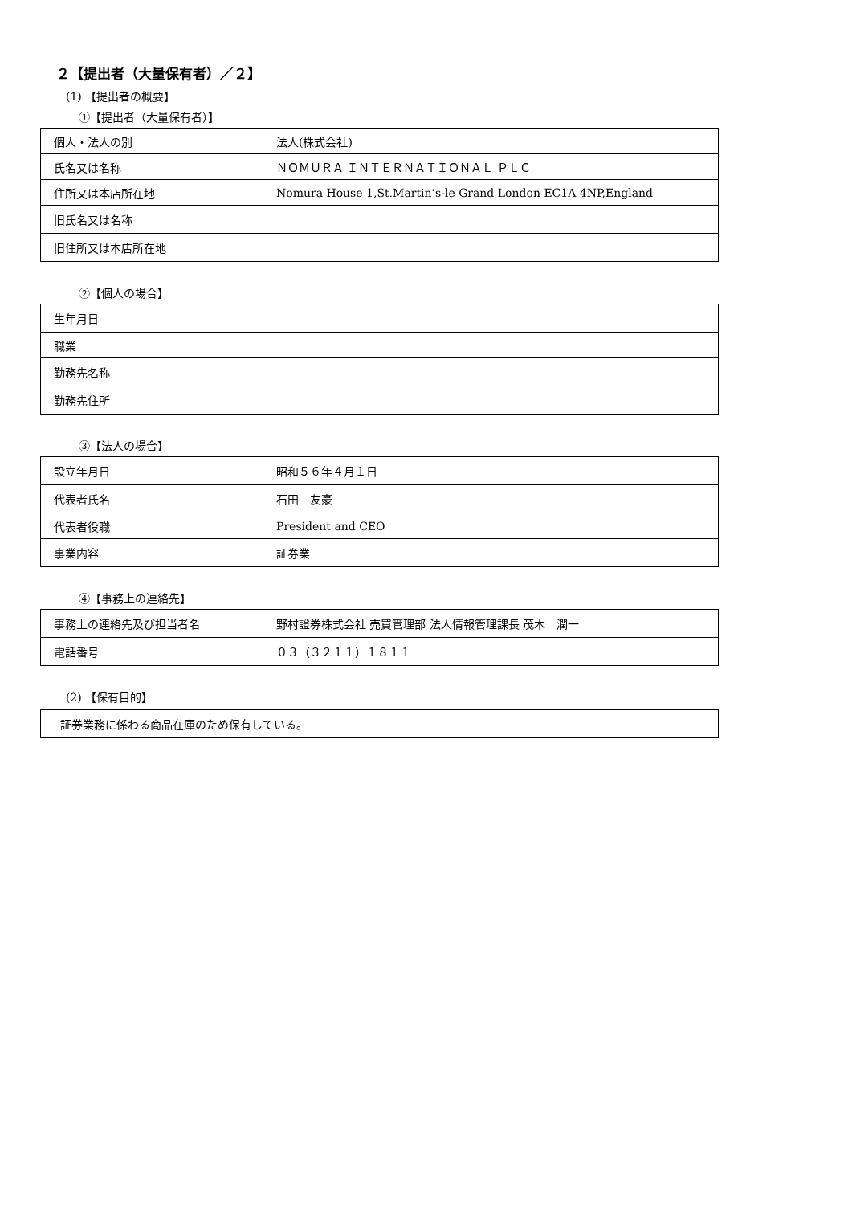２【提出者（大量保有者）／２】
(1) 【提出者の概要】
①【提出者（大量保有者）】
| 個人・法人の別 | 法人(株式会社) |
| 氏名又は名称 | ＮＯＭＵＲＡ ＩＮＴＥＲＮＡＴＩＯＮＡＬ ＰＬＣ |
| 住所又は本店所在地 | Nomura House 1,St.Martin’s-le Grand London EC1A 4NP,England |
| 旧氏名又は名称 | |
| 旧住所又は本店所在地 | |
②【個人の場合】
| 生年月日 | |
| 職業 | |
| 勤務先名称 | |
| 勤務先住所 | |
③【法人の場合】
| 設立年月日 | 昭和５６年４月１日 |
| 代表者氏名 | 石田 友豪 |
| 代表者役職 | President and CEO |
| 事業内容 | 証券業 |
④【事務上の連絡先】
| 事務上の連絡先及び担当者名 | 野村證券株式会社 売買管理部 法人情報管理課長 茂木 潤一 |
| 電話番号 | ０３（３２１１）１８１１ |
(2) 【保有目的】
| 証券業務に係わる商品在庫のため保有している。 |